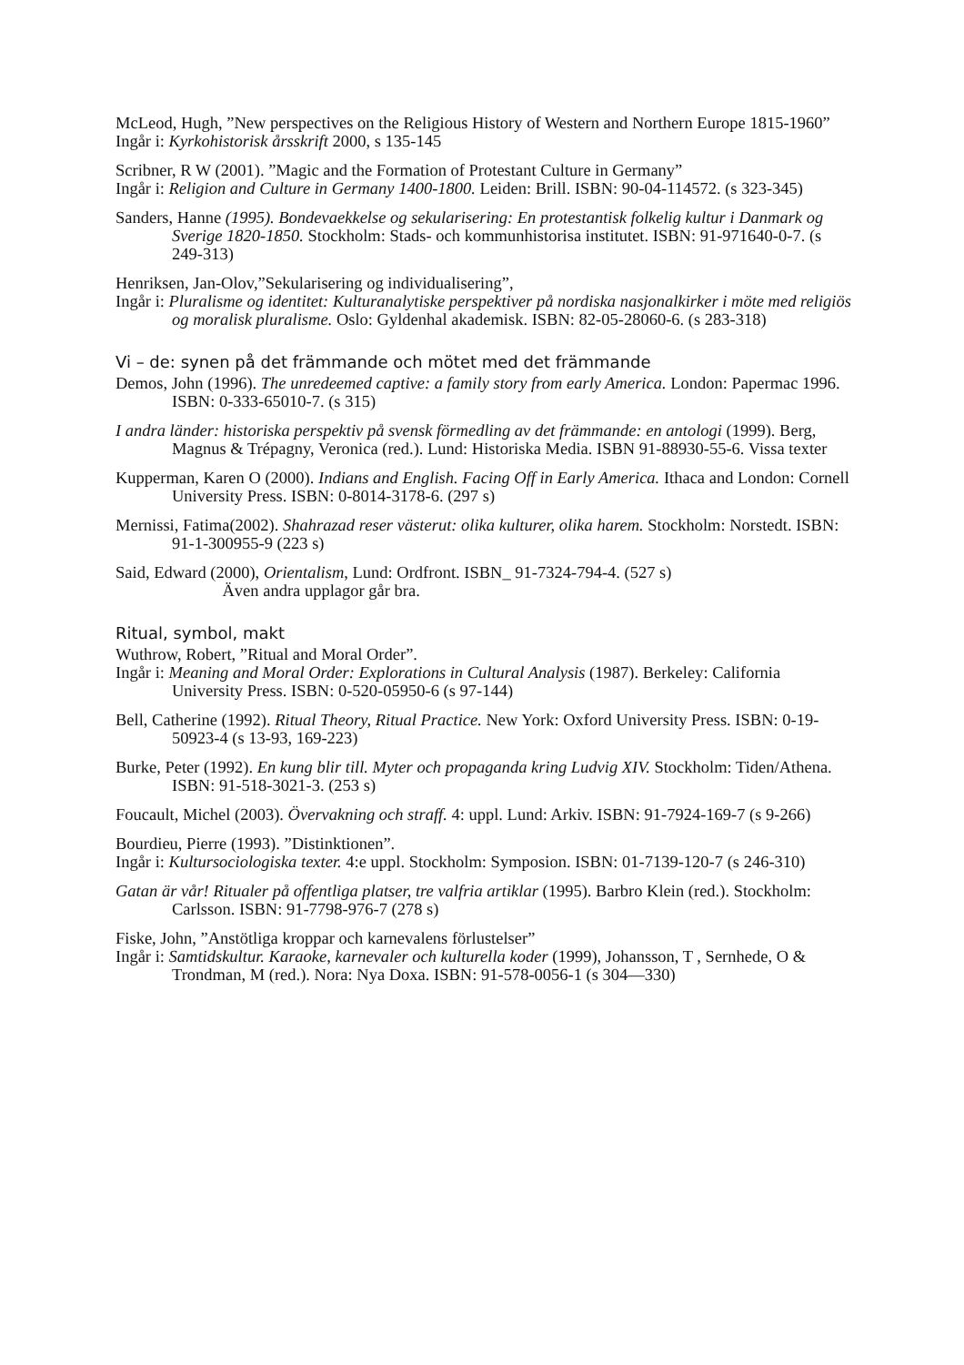McLeod, Hugh, ”New perspectives on the Religious History of Western and Northern Europe 1815-1960”
Ingår i: Kyrkohistorisk årsskrift 2000, s 135-145
Scribner, R W (2001). ”Magic and the Formation of Protestant Culture in Germany”
Ingår i: Religion and Culture in Germany 1400-1800. Leiden: Brill. ISBN: 90-04-114572. (s 323-345)
Sanders, Hanne (1995). Bondevaekkelse og sekularisering: En protestantisk folkelig kultur i Danmark og Sverige 1820-1850. Stockholm: Stads- och kommunhistorisa institutet. ISBN: 91-971640-0-7. (s 249-313)
Henriksen, Jan-Olov,”Sekularisering og individualisering”,
Ingår i: Pluralisme og identitet: Kulturanalytiske perspektiver på nordiska nasjonalkirker i möte med religiös og moralisk pluralisme. Oslo: Gyldenhal akademisk. ISBN: 82-05-28060-6. (s 283-318)
Vi – de: synen på det främmande och mötet med det främmande
Demos, John (1996). The unredeemed captive: a family story from early America. London: Papermac 1996. ISBN: 0-333-65010-7. (s 315)
I andra länder: historiska perspektiv på svensk förmedling av det främmande: en antologi (1999). Berg, Magnus & Trépagny, Veronica (red.). Lund: Historiska Media. ISBN 91-88930-55-6. Vissa texter
Kupperman, Karen O (2000). Indians and English. Facing Off in Early America. Ithaca and London: Cornell University Press. ISBN: 0-8014-3178-6. (297 s)
Mernissi, Fatima(2002). Shahrazad reser västerut: olika kulturer, olika harem. Stockholm: Norstedt. ISBN: 91-1-300955-9 (223 s)
Said, Edward (2000), Orientalism, Lund: Ordfront. ISBN_ 91-7324-794-4. (527 s)
Även andra upplagor går bra.
Ritual, symbol, makt
Wuthrow, Robert, ”Ritual and Moral Order”.
Ingår i: Meaning and Moral Order: Explorations in Cultural Analysis (1987). Berkeley: California University Press. ISBN: 0-520-05950-6 (s 97-144)
Bell, Catherine (1992). Ritual Theory, Ritual Practice. New York: Oxford University Press. ISBN: 0-19-50923-4 (s 13-93, 169-223)
Burke, Peter (1992). En kung blir till. Myter och propaganda kring Ludvig XIV. Stockholm: Tiden/Athena. ISBN: 91-518-3021-3. (253 s)
Foucault, Michel (2003). Övervakning och straff. 4: uppl. Lund: Arkiv. ISBN: 91-7924-169-7 (s 9-266)
Bourdieu, Pierre (1993). ”Distinktionen”.
Ingår i: Kultursociologiska texter. 4:e uppl. Stockholm: Symposion. ISBN: 01-7139-120-7 (s 246-310)
Gatan är vår! Ritualer på offentliga platser, tre valfria artiklar (1995). Barbro Klein (red.). Stockholm: Carlsson. ISBN: 91-7798-976-7 (278 s)
Fiske, John, ”Anstötliga kroppar och karnevalens förlustelser”
Ingår i: Samtidskultur. Karaoke, karnevaler och kulturella koder (1999), Johansson, T , Sernhede, O & Trondman, M (red.). Nora: Nya Doxa. ISBN: 91-578-0056-1 (s 304—330)